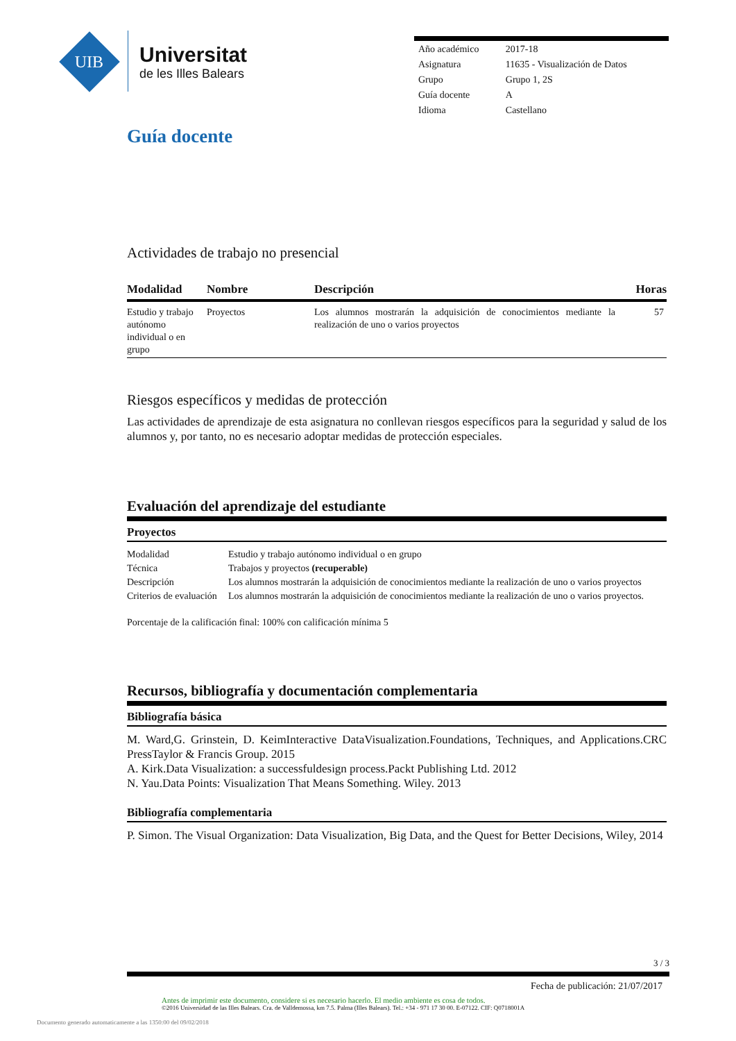UIB
Universitat
de les Illes Balears
| Año académico | 2017-18 |
| Asignatura | 11635 - Visualización de Datos |
| Grupo | Grupo 1, 2S |
| Guía docente | A |
| Idioma | Castellano |
Guía docente
Actividades de trabajo no presencial
| Modalidad | Nombre | Descripción | Horas |
| --- | --- | --- | --- |
| Estudio y trabajo autónomo individual o en grupo | Proyectos | Los alumnos mostrarán la adquisición de conocimientos mediante la realización de uno o varios proyectos | 57 |
Riesgos específicos y medidas de protección
Las actividades de aprendizaje de esta asignatura no conllevan riesgos específicos para la seguridad y salud de los alumnos y, por tanto, no es necesario adoptar medidas de protección especiales.
Evaluación del aprendizaje del estudiante
Proyectos
| Modalidad | Estudio y trabajo autónomo individual o en grupo |
| Técnica | Trabajos y proyectos (recuperable) |
| Descripción | Los alumnos mostrarán la adquisición de conocimientos mediante la realización de uno o varios proyectos |
| Criterios de evaluación | Los alumnos mostrarán la adquisición de conocimientos mediante la realización de uno o varios proyectos. |
Porcentaje de la calificación final: 100% con calificación mínima 5
Recursos, bibliografía y documentación complementaria
Bibliografía básica
M. Ward,G. Grinstein, D. KeimInteractive DataVisualization.Foundations, Techniques, and Applications.CRC PressTaylor & Francis Group. 2015
A. Kirk.Data Visualization: a successfuldesign process.Packt Publishing Ltd. 2012
N. Yau.Data Points: Visualization That Means Something. Wiley. 2013
Bibliografía complementaria
P. Simon. The Visual Organization: Data Visualization, Big Data, and the Quest for Better Decisions, Wiley, 2014
3 / 3
Fecha de publicación: 21/07/2017
Antes de imprimir este documento, considere si es necesario hacerlo. El medio ambiente es cosa de todos.
©2016 Universidad de las Illes Balears. Cra. de Valldemossa, km 7.5. Palma (Illes Balears). Tel.: +34 - 971 17 30 00. E-07122. CIF: Q0718001A
Documento generado automaticamente a las 1350:00 del 09/02/2018